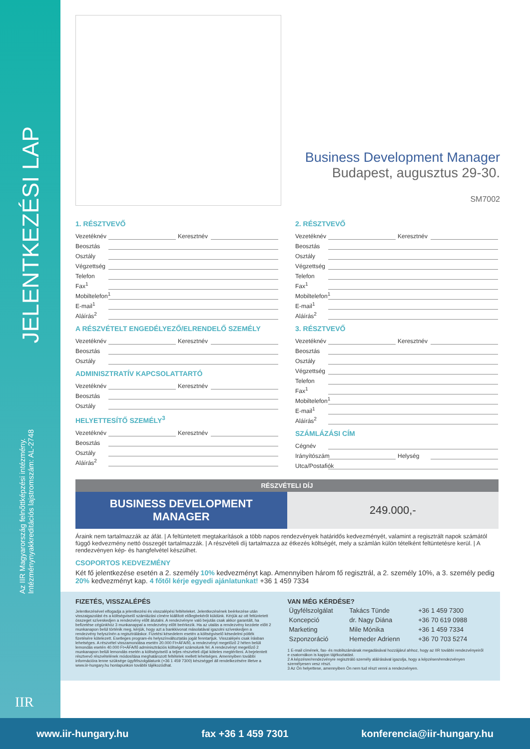JELENTKEZÉSI LAP
Az IIR Magyarország felnőttképzési intézmény.
Intézménynyakkreditációs lajstromszám: AL-2748
IIR
Business Development Manager
Budapest, augusztus 29-30.
SM7002
1. RÉSZTVEVŐ
Vezetéknév Keresztnév
Beosztás
Osztály
Végzettség
Telefon
Fax<sup>1</sup>
Mobiltelefon<sup>1</sup>
E-mail<sup>1</sup>
Aláírás<sup>2</sup>
A RÉSZVÉTELT ENGEDÉLYEZŐ/ELRENDELŐ SZEMÉLY
Vezetéknév Keresztnév
Beosztás
Osztály
ADMINISZTRATÍV KAPCSOLATTARTÓ
Vezetéknév Keresztnév
Beosztás
Osztály
HELYETTESÍTŐ SZEMÉLY<sup>3</sup>
Vezetéknév Keresztnév
Beosztás
Osztály
Aláírás<sup>2</sup>
2. RÉSZTVEVŐ
Vezetéknév Keresztnév
Beosztás
Osztály
Végzettség
Telefon
Fax<sup>1</sup>
Mobiltelefon<sup>1</sup>
E-mail<sup>1</sup>
Aláírás<sup>2</sup>
3. RÉSZTVEVŐ
Vezetéknév Keresztnév
Beosztás
Osztály
Végzettség
Telefon
Fax<sup>1</sup>
Mobiltelefon<sup>1</sup>
E-mail<sup>1</sup>
Aláírás<sup>2</sup>
SZÁMLÁZÁSI CÍM
Cégnév
Irányítószám Helység
Utca/Postafiók
| RÉSZVÉTELI DÍJ | |
| --- | --- |
| BUSINESS DEVELOPMENT MANAGER | 249.000,- |
Áraink nem tartalmazzák az áfát. | A feltüntetett megtakarítások a több napos rendezvények határidős kedvezményét, valamint a regisztrált napok számától függő kedvezmény nettó összegét tartalmazzák. | A részvételi díj tartalmazza az étkezés költségét, mely a számlán külön tételként feltüntetésre kerül. | A rendezvényen kép- és hangfelvétel készülhet.
CSOPORTOS KEDVEZMÉNY
Két fő jelentkezése esetén a 2. személy 10% kedvezményt kap. Amennyiben három fő regisztrál, a 2. személy 10%, a 3. személy pedig 20% kedvezményt kap. 4 főtől kérje egyedi ajánlatunkat! +36 1 459 7334
FIZETÉS, VISSZALÉPÉS
Jelentkezésével elfogadja a jelentkezési és visszalépési feltételeket. Jelentkezésének beérkezése után visszaigazolást és a költségviselő számlázási címére kiállított előlegbekérőt küldünk. Kérjük az ott feltüntetett összeget szíveskedjen a rendezvény előtt átutalni. A rendezvényre való bejutás csak akkor garantált, ha befizetése cégünkhöz 3 munkanappal a rendezvény előtt beérkezik. Ha az utalás a rendezvény kezdete előtt 2 munkanapon belül történik meg, kérjük, hogy azt a bankkivonat másolatával igazolni szíveskedjen a rendezvény helyszínén a regisztráláskor. Fizetési késedelem esetén a költségviselő késedelmi pótlék fizetésére kötelezett. Esetleges program-és helyszínváltoztatás jogát fenntartjuk. Visszalépés csak írásban lehetséges. A részvétel visszamondása esetén 20.000 Ft+ÁFA/fő, a rendezvényt megelőző 2 héten belüli lemondás esetén 40.000 Ft+ÁFA/fő adminisztrációs költséget számolunk fel. A rendezvényt megelőző 2 munkanapon belüli lemondás esetén a költségviselő a teljes részvételi díjat köteles megtéríteni. A bejelentett résztvevő részvételének módosítása meghatározott feltételek mellett lehetséges. Amennyiben további információra lenne szüksége ügyfélszolgálatunk (+36 1 459 7300) készséggel áll rendelkezésére illetve a www.iir-hungary.hu honlapunkon további tájékozódhat.
VAN MÉG KÉRDÉSE?
| Ügyfélszolgálat | Takács Tünde | +36 1 459 7300 |
| Koncepció | dr. Nagy Diána | +36 70 619 0988 |
| Marketing | Mile Mónika | +36 1 459 7334 |
| Szponzoráció | Hemeder Adrienn | +36 70 703 5274 |
1 E-mail címének, fax- és mobilszámának megadásával hozzájárul ahhoz, hogy az IIR további rendezvényeiről e csatornákon is kapjon tájékoztatást.
2 A képzésre/rendezvényre regisztráló személy aláírásával igazolja, hogy a képzésen/rendezvényen személyesen vesz részt.
3 Az Ön helyettese, amennyiben Ön nem tud részt venni a rendezvényen.
www.iir-hungary.hu fax +36 1 459 7301 konferencia@iir-hungary.hu